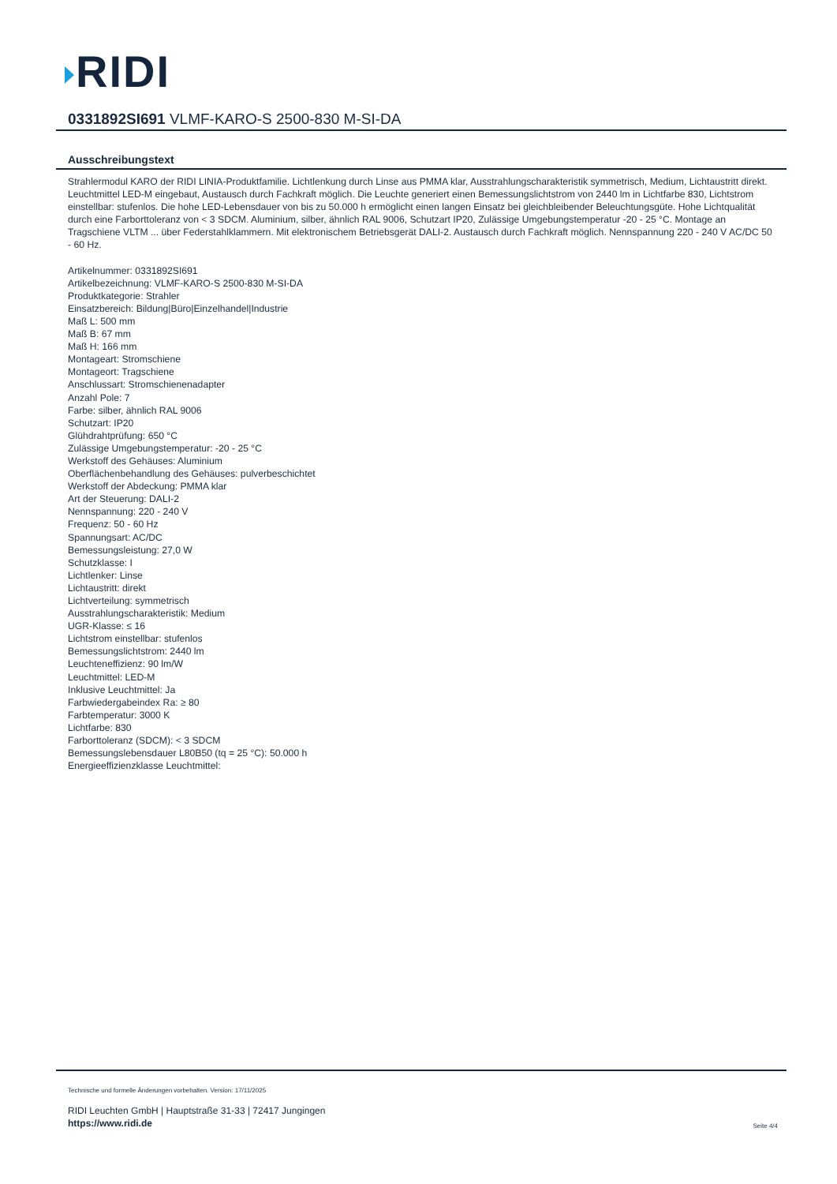RIDI
0331892SI691 VLMF-KARO-S 2500-830 M-SI-DA
Ausschreibungstext
Strahlermodul KARO der RIDI LINIA-Produktfamilie. Lichtlenkung durch Linse aus PMMA klar, Ausstrahlungscharakteristik symmetrisch, Medium, Lichtaustritt direkt. Leuchtmittel LED-M eingebaut, Austausch durch Fachkraft möglich. Die Leuchte generiert einen Bemessungslichtstrom von 2440 lm in Lichtfarbe 830, Lichtstrom einstellbar: stufenlos. Die hohe LED-Lebensdauer von bis zu 50.000 h ermöglicht einen langen Einsatz bei gleichbleibender Beleuchtungsgüte. Hohe Lichtqualität durch eine Farborttoleranz von < 3 SDCM. Aluminium, silber, ähnlich RAL 9006, Schutzart IP20, Zulässige Umgebungstemperatur -20 - 25 °C. Montage an Tragschiene VLTM ... über Federstahlklammern. Mit elektronischem Betriebsgerät DALI-2. Austausch durch Fachkraft möglich. Nennspannung 220 - 240 V AC/DC 50 - 60 Hz.
Artikelnummer: 0331892SI691
Artikelbezeichnung: VLMF-KARO-S 2500-830 M-SI-DA
Produktkategorie: Strahler
Einsatzbereich: Bildung|Büro|Einzelhandel|Industrie
Maß L: 500 mm
Maß B: 67 mm
Maß H: 166 mm
Montageart: Stromschiene
Montageort: Tragschiene
Anschlussart: Stromschienenadapter
Anzahl Pole: 7
Farbe: silber, ähnlich RAL 9006
Schutzart: IP20
Glühdrahtprüfung: 650 °C
Zulässige Umgebungstemperatur: -20 - 25 °C
Werkstoff des Gehäuses: Aluminium
Oberflächenbehandlung des Gehäuses: pulverbeschichtet
Werkstoff der Abdeckung: PMMA klar
Art der Steuerung: DALI-2
Nennspannung: 220 - 240 V
Frequenz: 50 - 60 Hz
Spannungsart: AC/DC
Bemessungsleistung: 27,0 W
Schutzklasse: I
Lichtlenker: Linse
Lichtaustritt: direkt
Lichtverteilung: symmetrisch
Ausstrahlungscharakteristik: Medium
UGR-Klasse: ≤ 16
Lichtstrom einstellbar: stufenlos
Bemessungslichtstrom: 2440 lm
Leuchteneffizienz: 90 lm/W
Leuchtmittel: LED-M
Inklusive Leuchtmittel: Ja
Farbwiedergabeindex Ra: ≥ 80
Farbtemperatur: 3000 K
Lichtfarbe: 830
Farborttoleranz (SDCM): < 3 SDCM
Bemessungslebensdauer L80B50 (tq = 25 °C): 50.000 h
Energieeffizienzklasse Leuchtmittel:
Technische und formelle Änderungen vorbehalten. Version: 17/11/2025
RIDI Leuchten GmbH | Hauptstraße 31-33 | 72417 Jungingen
https://www.ridi.de Seite 4/4